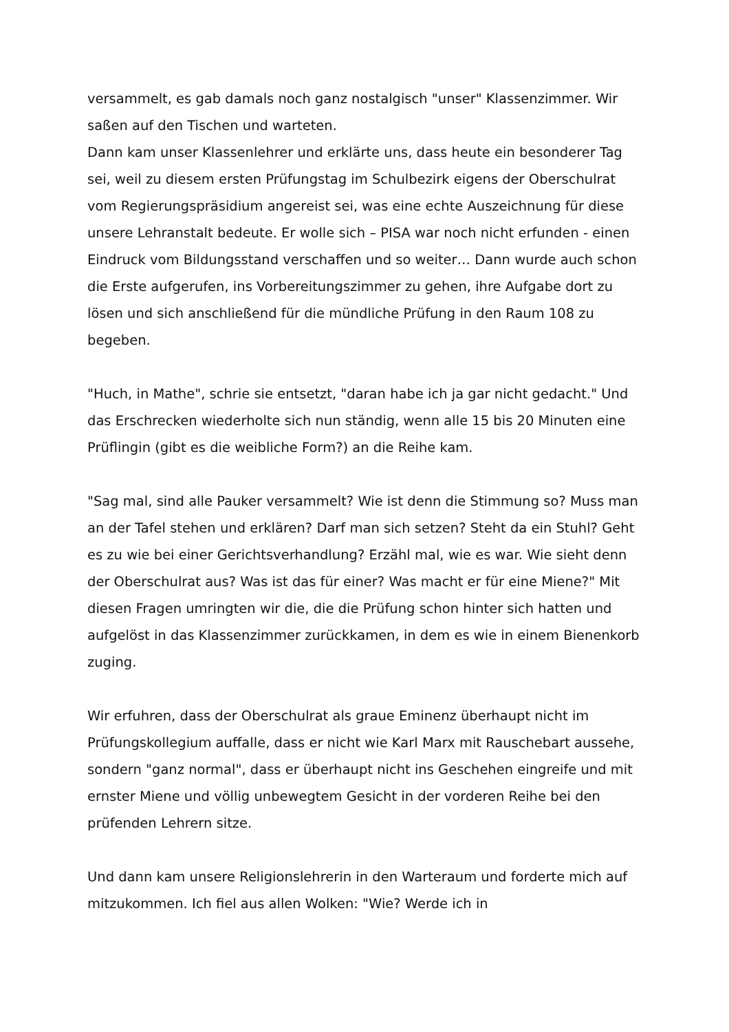versammelt, es gab damals noch ganz nostalgisch "unser" Klassenzimmer. Wir saßen auf den Tischen und warteten.
Dann kam unser Klassenlehrer und erklärte uns, dass heute ein besonderer Tag sei, weil zu diesem ersten Prüfungstag im Schulbezirk eigens der Oberschulrat vom Regierungspräsidium angereist sei, was eine echte Auszeichnung für diese unsere Lehranstalt bedeute. Er wolle sich – PISA war noch nicht erfunden - einen Eindruck vom Bildungsstand verschaffen und so weiter… Dann wurde auch schon die Erste aufgerufen, ins Vorbereitungszimmer zu gehen, ihre Aufgabe dort zu lösen und sich anschließend für die mündliche Prüfung in den Raum 108 zu begeben.
"Huch, in Mathe", schrie sie entsetzt, "daran habe ich ja gar nicht gedacht." Und das Erschrecken wiederholte sich nun ständig, wenn alle 15 bis 20 Minuten eine Prüflingin (gibt es die weibliche Form?) an die Reihe kam.
"Sag mal, sind alle Pauker versammelt? Wie ist denn die Stimmung so? Muss man an der Tafel stehen und erklären? Darf man sich setzen? Steht da ein Stuhl? Geht es zu wie bei einer Gerichtsverhandlung? Erzähl mal, wie es war. Wie sieht denn der Oberschulrat aus? Was ist das für einer? Was macht er für eine Miene?" Mit diesen Fragen umringten wir die, die die Prüfung schon hinter sich hatten und aufgelöst in das Klassenzimmer zurückkamen, in dem es wie in einem Bienenkorb zuging.
Wir erfuhren, dass der Oberschulrat als graue Eminenz überhaupt nicht im Prüfungskollegium auffalle, dass er nicht wie Karl Marx mit Rauschebart aussehe, sondern "ganz normal", dass er überhaupt nicht ins Geschehen eingreife und mit ernster Miene und völlig unbewegtem Gesicht in der vorderen Reihe bei den prüfenden Lehrern sitze.
Und dann kam unsere Religionslehrerin in den Warteraum und forderte mich auf mitzukommen. Ich fiel aus allen Wolken: "Wie? Werde ich in